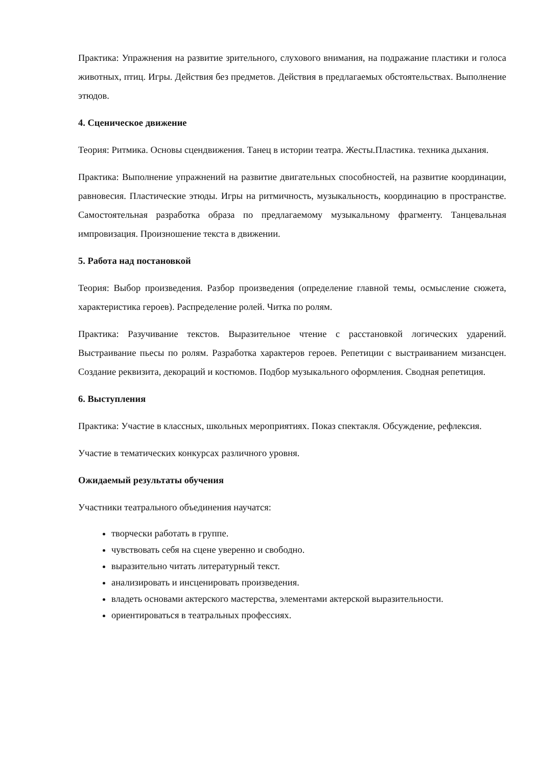Практика: Упражнения на развитие зрительного, слухового внимания, на подражание пластики и голоса животных, птиц. Игры. Действия без предметов. Действия в предлагаемых обстоятельствах. Выполнение этюдов.
4. Сценическое движение
Теория: Ритмика. Основы сцендвижения. Танец в истории театра. Жесты.Пластика. техника дыхания.
Практика: Выполнение упражнений на развитие двигательных способностей, на развитие координации, равновесия. Пластические этюды. Игры на ритмичность, музыкальность, координацию в пространстве. Самостоятельная разработка образа по предлагаемому музыкальному фрагменту. Танцевальная импровизация. Произношение текста в движении.
5. Работа над постановкой
Теория: Выбор произведения. Разбор произведения (определение главной темы, осмысление сюжета, характеристика героев). Распределение ролей. Читка по ролям.
Практика: Разучивание текстов. Выразительное чтение с расстановкой логических ударений. Выстраивание пьесы по ролям. Разработка характеров героев. Репетиции с выстраиванием мизансцен. Создание реквизита, декораций и костюмов. Подбор музыкального оформления. Сводная репетиция.
6. Выступления
Практика: Участие в классных, школьных мероприятиях. Показ спектакля. Обсуждение, рефлексия.
Участие в тематических конкурсах различного уровня.
Ожидаемый результаты обучения
Участники театрального объединения научатся:
творчески работать в группе.
чувствовать себя на сцене уверенно и свободно.
выразительно читать литературный текст.
анализировать и инсценировать произведения.
владеть основами актерского мастерства, элементами актерской выразительности.
ориентироваться в театральных профессиях.